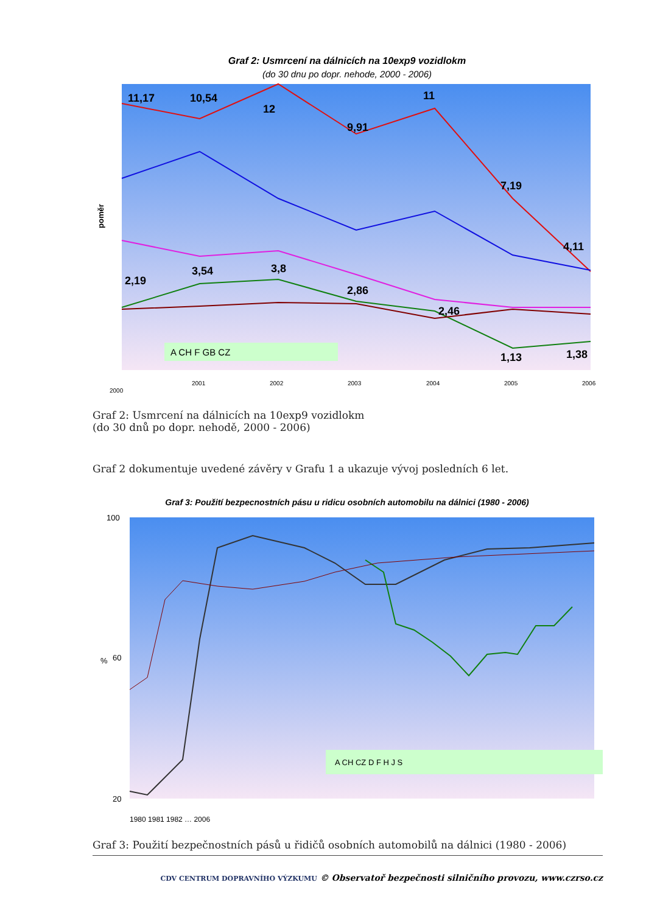Graf 2: Usmrcení na dálnicích na 10exp9 vozidlokm
(do 30 dnu po dopr. nehode, 2000 - 2006)
poměr
11,17
10,54
12
9,91
11
7,19
4,11
2,19
3,54
3,8
2,86
2,46
1,13
1,38
A CH F GB CZ
2000
2001
2002
2003
2004
2005
2006
Graf 2: Usmrcení na dálnicích na 10exp9 vozidlokm
(do 30 dnů po dopr. nehodě, 2000 - 2006)
Graf 2 dokumentuje uvedené závěry v Grafu 1 a ukazuje vývoj posledních 6 let.
Graf 3: Použití bezpecnostních pásu u ridicu osobních automobilu na dálnici (1980 - 2006)
%
100
60
20
A CH CZ D F H J S
1980 1981 1982 … 2006
Graf 3: Použití bezpečnostních pásů u řidičů osobních automobilů na dálnici (1980 - 2006)
CDV CENTRUM DOPRAVNÍHO VÝZKUMU © Observatoř bezpečnosti silničního provozu, www.czrso.cz